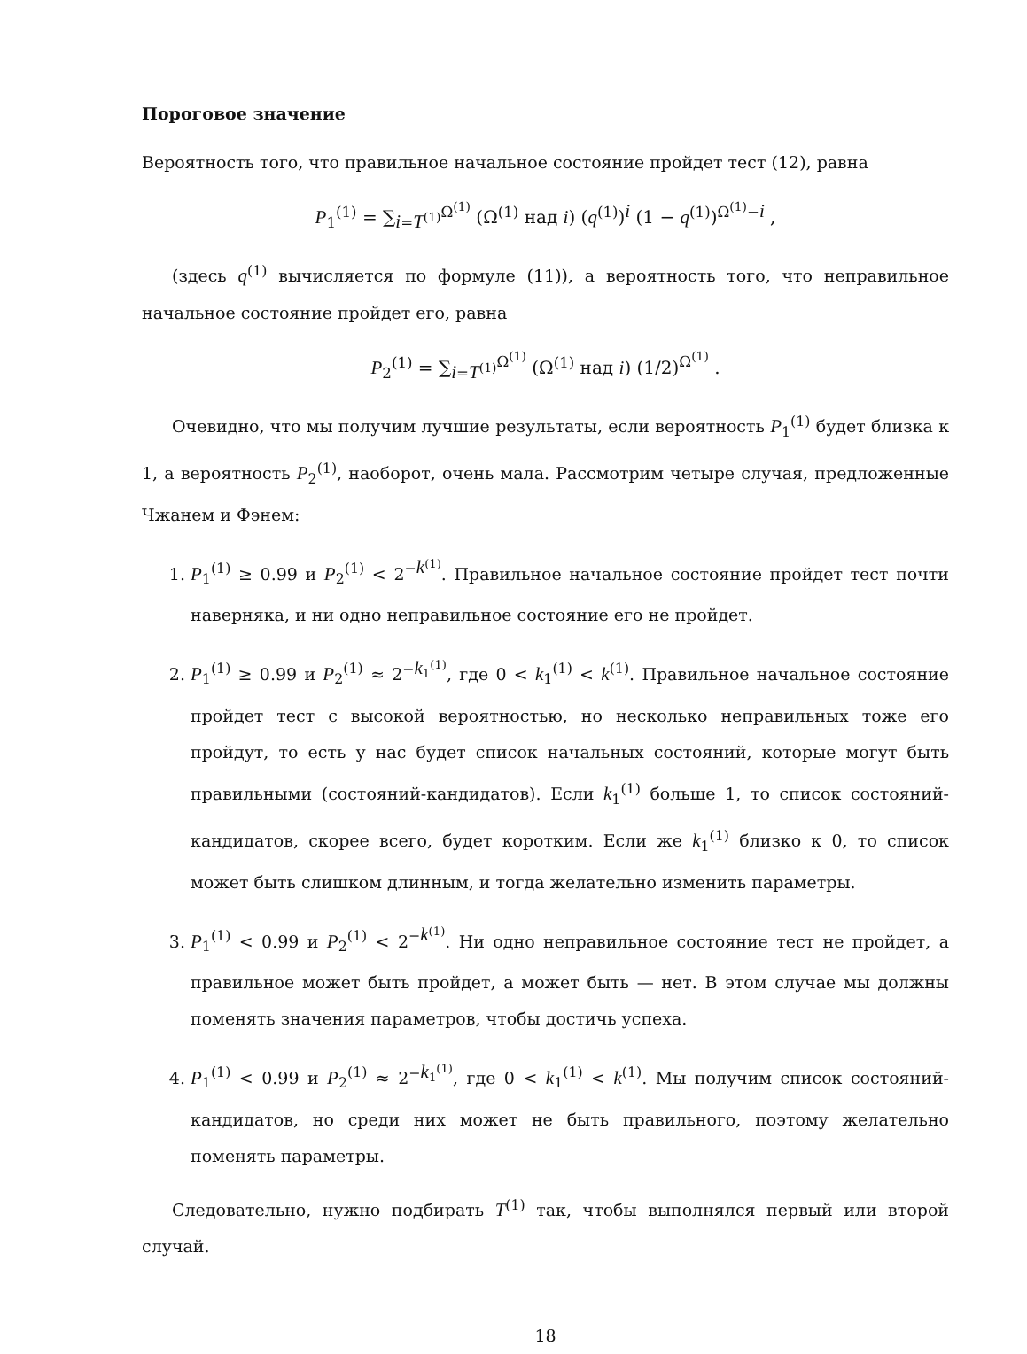Пороговое значение
Вероятность того, что правильное начальное состояние пройдет тест (12), равна
P<sub>1</sub><sup>(1)</sup> = ∑<sub>i=T<sup>(1)</sup></sub><sup>Ω<sup>(1)</sup></sup> (Ω<sup>(1)</sup> над i) (q<sup>(1)</sup>)<sup>i</sup> (1 − q<sup>(1)</sup>)<sup>Ω<sup>(1)</sup>−i</sup> ,
(здесь q<sup>(1)</sup> вычисляется по формуле (11)), а вероятность того, что неправильное начальное состояние пройдет его, равна
P<sub>2</sub><sup>(1)</sup> = ∑<sub>i=T<sup>(1)</sup></sub><sup>Ω<sup>(1)</sup></sup> (Ω<sup>(1)</sup> над i) (1/2)<sup>Ω<sup>(1)</sup></sup> .
Очевидно, что мы получим лучшие результаты, если вероятность P<sub>1</sub><sup>(1)</sup> будет близка к 1, а вероятность P<sub>2</sub><sup>(1)</sup>, наоборот, очень мала. Рассмотрим четыре случая, предложенные Чжанем и Фэнем:
1. P<sub>1</sub><sup>(1)</sup> ≥ 0.99 и P<sub>2</sub><sup>(1)</sup> < 2<sup>−k<sup>(1)</sup></sup>. Правильное начальное состояние пройдет тест почти наверняка, и ни одно неправильное состояние его не пройдет.
2. P<sub>1</sub><sup>(1)</sup> ≥ 0.99 и P<sub>2</sub><sup>(1)</sup> ≈ 2<sup>−k<sub>1</sub><sup>(1)</sup></sup>, где 0 < k<sub>1</sub><sup>(1)</sup> < k<sup>(1)</sup>. Правильное начальное состояние пройдет тест с высокой вероятностью, но несколько неправильных тоже его пройдут, то есть у нас будет список начальных состояний, которые могут быть правильными (состояний-кандидатов). Если k<sub>1</sub><sup>(1)</sup> больше 1, то список состояний-кандидатов, скорее всего, будет коротким. Если же k<sub>1</sub><sup>(1)</sup> близко к 0, то список может быть слишком длинным, и тогда желательно изменить параметры.
3. P<sub>1</sub><sup>(1)</sup> < 0.99 и P<sub>2</sub><sup>(1)</sup> < 2<sup>−k<sup>(1)</sup></sup>. Ни одно неправильное состояние тест не пройдет, а правильное может быть пройдет, а может быть — нет. В этом случае мы должны поменять значения параметров, чтобы достичь успеха.
4. P<sub>1</sub><sup>(1)</sup> < 0.99 и P<sub>2</sub><sup>(1)</sup> ≈ 2<sup>−k<sub>1</sub><sup>(1)</sup></sup>, где 0 < k<sub>1</sub><sup>(1)</sup> < k<sup>(1)</sup>. Мы получим список состояний-кандидатов, но среди них может не быть правильного, поэтому желательно поменять параметры.
Следовательно, нужно подбирать T<sup>(1)</sup> так, чтобы выполнялся первый или второй случай.
18